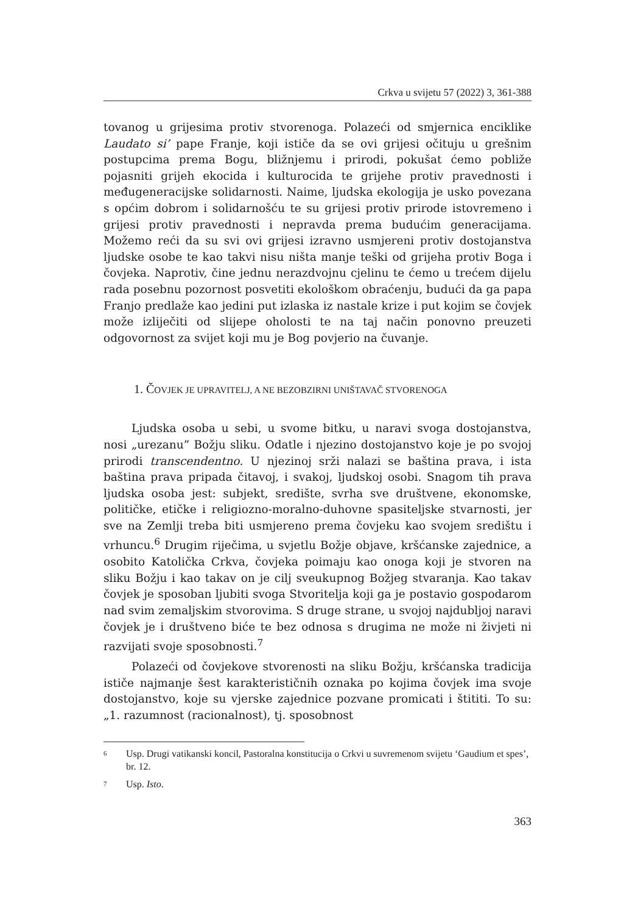Crkva u svijetu 57 (2022) 3, 361-388
tovanog u grijesima protiv stvorenoga. Polazeći od smjernica enciklike Laudato si’ pape Franje, koji ističe da se ovi grijesi očituju u grešnim postupcima prema Bogu, bližnjemu i prirodi, pokušat ćemo pobliže pojasniti grijeh ekocida i kulturocida te grijehe protiv pravednosti i međugeneracijske solidarnosti. Naime, ljudska ekologija je usko povezana s općim dobrom i solidarnošću te su grijesi protiv prirode istovremeno i grijesi protiv pravednosti i nepravda prema budućim generacijama. Možemo reći da su svi ovi grijesi izravno usmjereni protiv dostojanstva ljudske osobe te kao takvi nisu ništa manje teški od grijeha protiv Boga i čovjeka. Naprotiv, čine jednu nerazdvojnu cjelinu te ćemo u trećem dijelu rada posebnu pozornost posvetiti ekološkom obraćenju, budući da ga papa Franjo predlaže kao jedini put izlaska iz nastale krize i put kojim se čovjek može izliječiti od slijepe oholosti te na taj način ponovno preuzeti odgovornost za svijet koji mu je Bog povjerio na čuvanje.
1. ČOVJEK JE UPRAVITELJ, A NE BEZOBZIRNI UNIŠTAVAČ STVORENOGA
Ljudska osoba u sebi, u svome bitku, u naravi svoga dostojanstva, nosi „urezanu” Božju sliku. Odatle i njezino dostojanstvo koje je po svojoj prirodi transcendentno. U njezinoj srži nalazi se baština prava, i ista baština prava pripada čitavoj, i svakoj, ljudskoj osobi. Snagom tih prava ljudska osoba jest: subjekt, središte, svrha sve društvene, ekonomske, političke, etičke i religiozno-moralno-duhovne spasiteljske stvarnosti, jer sve na Zemlji treba biti usmjereno prema čovjeku kao svojem središtu i vrhuncu.<sup>6</sup> Drugim riječima, u svjetlu Božje objave, kršćanske zajednice, a osobito Katolička Crkva, čovjeka poimaju kao onoga koji je stvoren na sliku Božju i kao takav on je cilj sveukupnog Božjeg stvaranja. Kao takav čovjek je sposoban ljubiti svoga Stvoritelja koji ga je postavio gospodarom nad svim zemaljskim stvorovima. S druge strane, u svojoj najdubljoj naravi čovjek je i društveno biće te bez odnosa s drugima ne može ni živjeti ni razvijati svoje sposobnosti.<sup>7</sup>
Polazeći od čovjekove stvorenosti na sliku Božju, kršćanska tradicija ističe najmanje šest karakterističnih oznaka po kojima čovjek ima svoje dostojanstvo, koje su vjerske zajednice pozvane promicati i štititi. To su: „1. razumnost (racionalnost), tj. sposobnost
<sup>6</sup> Usp. Drugi vatikanski koncil, Pastoralna konstitucija o Crkvi u suvremenom svijetu ‘Gaudium et spes’, br. 12.
<sup>7</sup> Usp. Isto.
363